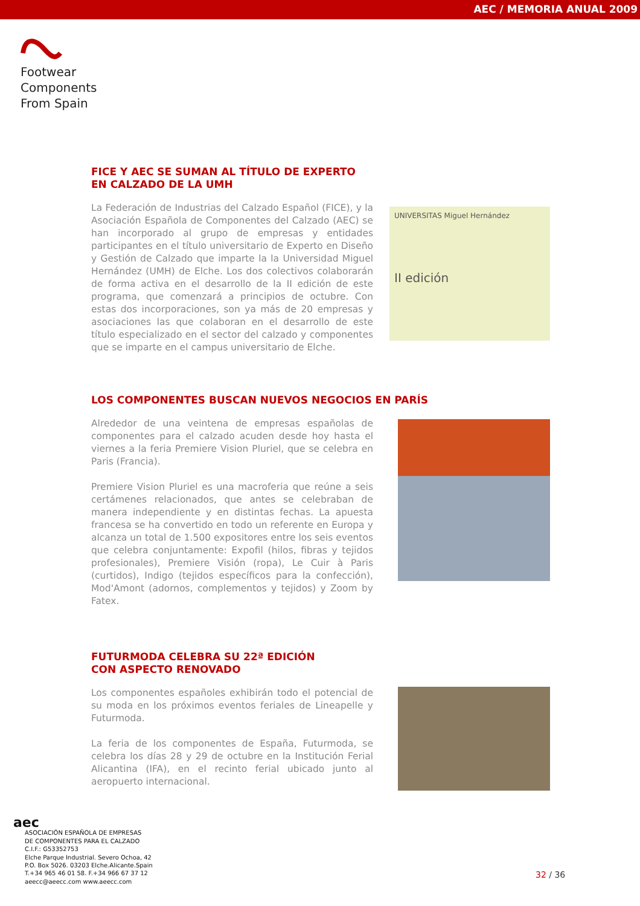AEC / MEMORIA ANUAL 2009
Footwear
Components
From Spain
FICE Y AEC SE SUMAN AL TÍTULO DE EXPERTO
EN CALZADO DE LA UMH
La Federación de Industrias del Calzado Español (FICE), y la Asociación Española de Componentes del Calzado (AEC) se han incorporado al grupo de empresas y entidades participantes en el título universitario de Experto en Diseño y Gestión de Calzado que imparte la la Universidad Miguel Hernández (UMH) de Elche. Los dos colectivos colaborarán de forma activa en el desarrollo de la II edición de este programa, que comenzará a principios de octubre. Con estas dos incorporaciones, son ya más de 20 empresas y asociaciones las que colaboran en el desarrollo de este título especializado en el sector del calzado y componentes que se imparte en el campus universitario de Elche.
UNIVERSITAS Miguel Hernández
II edición
LOS COMPONENTES BUSCAN NUEVOS NEGOCIOS EN PARÍS
Alrededor de una veintena de empresas españolas de componentes para el calzado acuden desde hoy hasta el viernes a la feria Premiere Vision Pluriel, que se celebra en Paris (Francia).
Premiere Vision Pluriel es una macroferia que reúne a seis certámenes relacionados, que antes se celebraban de manera independiente y en distintas fechas. La apuesta francesa se ha convertido en todo un referente en Europa y alcanza un total de 1.500 expositores entre los seis eventos que celebra conjuntamente: Expofil (hilos, fibras y tejidos profesionales), Premiere Visión (ropa), Le Cuir à Paris (curtidos), Indigo (tejidos específicos para la confección), Mod'Amont (adornos, complementos y tejidos) y Zoom by Fatex.
FUTURMODA CELEBRA SU 22ª EDICIÓN
CON ASPECTO RENOVADO
Los componentes españoles exhibirán todo el potencial de su moda en los próximos eventos feriales de Lineapelle y Futurmoda.
La feria de los componentes de España, Futurmoda, se celebra los días 28 y 29 de octubre en la Institución Ferial Alicantina (IFA), en el recinto ferial ubicado junto al aeropuerto internacional.
aec
ASOCIACIÓN ESPAÑOLA DE EMPRESAS
DE COMPONENTES PARA EL CALZADO
C.I.F.: G53352753
Elche Parque Industrial. Severo Ochoa, 42
P.O. Box 5026. 03203 Elche.Alicante.Spain
T.+34 965 46 01 58. F.+34 966 67 37 12
aeecc@aeecc.com www.aeecc.com
32 / 36